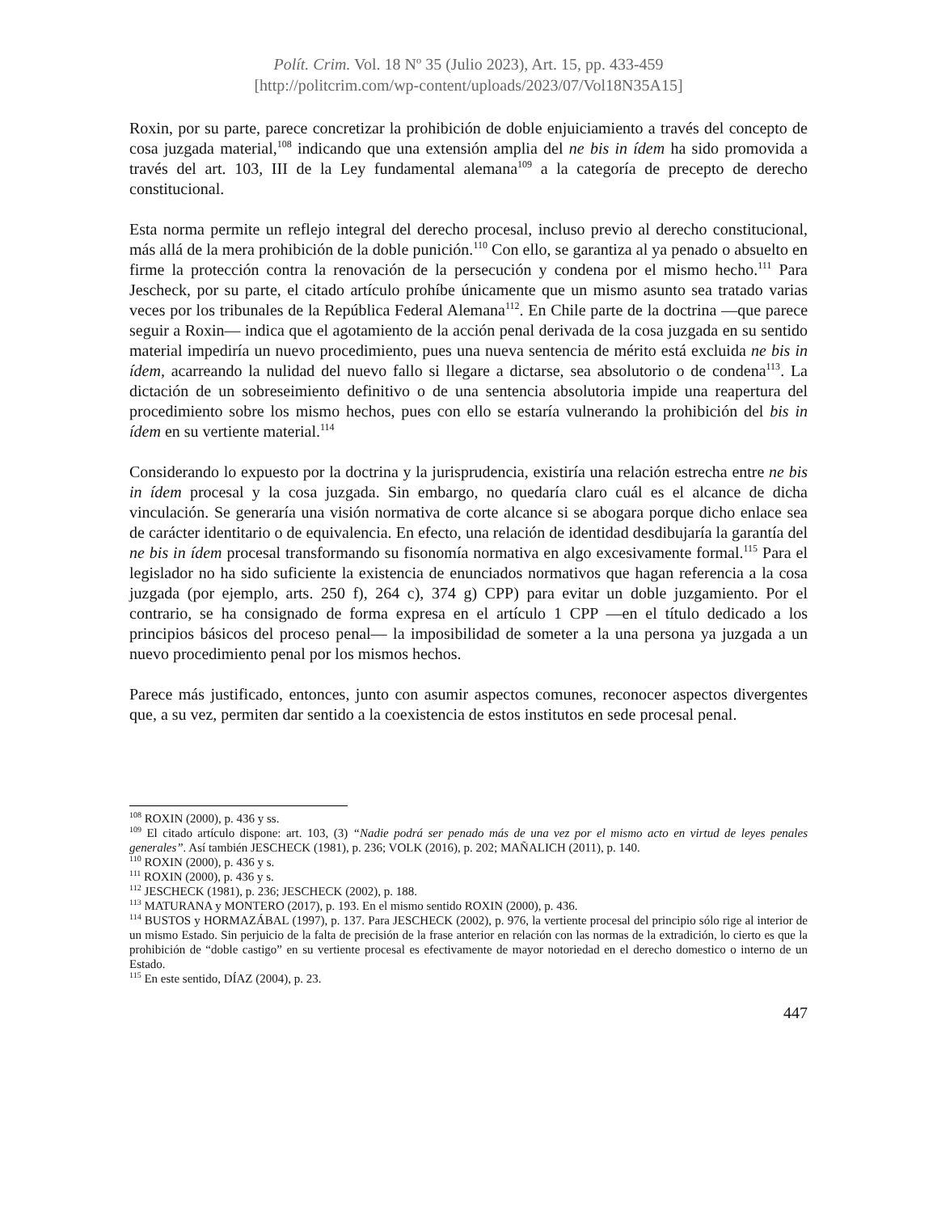Polít. Crim. Vol. 18 Nº 35 (Julio 2023), Art. 15, pp. 433-459
[http://politcrim.com/wp-content/uploads/2023/07/Vol18N35A15]
Roxin, por su parte, parece concretizar la prohibición de doble enjuiciamiento a través del concepto de cosa juzgada material,<sup>108</sup> indicando que una extensión amplia del ne bis in ídem ha sido promovida a través del art. 103, III de la Ley fundamental alemana<sup>109</sup> a la categoría de precepto de derecho constitucional.
Esta norma permite un reflejo integral del derecho procesal, incluso previo al derecho constitucional, más allá de la mera prohibición de la doble punición.<sup>110</sup> Con ello, se garantiza al ya penado o absuelto en firme la protección contra la renovación de la persecución y condena por el mismo hecho.<sup>111</sup> Para Jescheck, por su parte, el citado artículo prohíbe únicamente que un mismo asunto sea tratado varias veces por los tribunales de la República Federal Alemana<sup>112</sup>. En Chile parte de la doctrina —que parece seguir a Roxin— indica que el agotamiento de la acción penal derivada de la cosa juzgada en su sentido material impediría un nuevo procedimiento, pues una nueva sentencia de mérito está excluida ne bis in ídem, acarreando la nulidad del nuevo fallo si llegare a dictarse, sea absolutorio o de condena<sup>113</sup>. La dictación de un sobreseimiento definitivo o de una sentencia absolutoria impide una reapertura del procedimiento sobre los mismo hechos, pues con ello se estaría vulnerando la prohibición del bis in ídem en su vertiente material.<sup>114</sup>
Considerando lo expuesto por la doctrina y la jurisprudencia, existiría una relación estrecha entre ne bis in ídem procesal y la cosa juzgada. Sin embargo, no quedaría claro cuál es el alcance de dicha vinculación. Se generaría una visión normativa de corte alcance si se abogara porque dicho enlace sea de carácter identitario o de equivalencia. En efecto, una relación de identidad desdibujaría la garantía del ne bis in ídem procesal transformando su fisonomía normativa en algo excesivamente formal.<sup>115</sup> Para el legislador no ha sido suficiente la existencia de enunciados normativos que hagan referencia a la cosa juzgada (por ejemplo, arts. 250 f), 264 c), 374 g) CPP) para evitar un doble juzgamiento. Por el contrario, se ha consignado de forma expresa en el artículo 1 CPP —en el título dedicado a los principios básicos del proceso penal— la imposibilidad de someter a la una persona ya juzgada a un nuevo procedimiento penal por los mismos hechos.
Parece más justificado, entonces, junto con asumir aspectos comunes, reconocer aspectos divergentes que, a su vez, permiten dar sentido a la coexistencia de estos institutos en sede procesal penal.
<sup>108</sup> ROXIN (2000), p. 436 y ss.
<sup>109</sup> El citado artículo dispone: art. 103, (3) “Nadie podrá ser penado más de una vez por el mismo acto en virtud de leyes penales generales”. Así también JESCHECK (1981), p. 236; VOLK (2016), p. 202; MAÑALICH (2011), p. 140.
<sup>110</sup> ROXIN (2000), p. 436 y s.
<sup>111</sup> ROXIN (2000), p. 436 y s.
<sup>112</sup> JESCHECK (1981), p. 236; JESCHECK (2002), p. 188.
<sup>113</sup> MATURANA y MONTERO (2017), p. 193. En el mismo sentido ROXIN (2000), p. 436.
<sup>114</sup> BUSTOS y HORMAZÁBAL (1997), p. 137. Para JESCHECK (2002), p. 976, la vertiente procesal del principio sólo rige al interior de un mismo Estado. Sin perjuicio de la falta de precisión de la frase anterior en relación con las normas de la extradición, lo cierto es que la prohibición de “doble castigo” en su vertiente procesal es efectivamente de mayor notoriedad en el derecho domestico o interno de un Estado.
<sup>115</sup> En este sentido, DÍAZ (2004), p. 23.
447